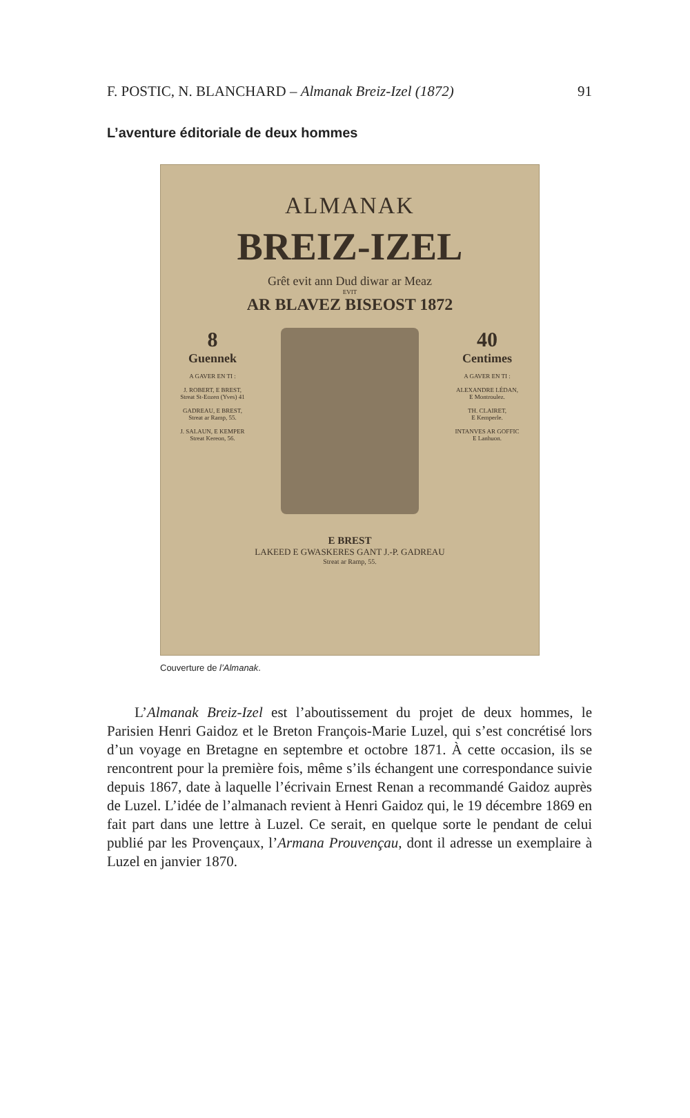F. POSTIC, N. BLANCHARD – Almanak Breiz-Izel (1872) 91
L’aventure éditoriale de deux hommes
ALMANAK
BREIZ-IZEL
Grêt evit ann Dud diwar ar Meaz
EVIT
AR BLAVEZ BISEOST 1872
8
Guennek
A GAVER EN TI :
J. ROBERT, E BREST,
Streat St-Eozen (Yves) 41
GADREAU, E BREST,
Streat ar Ramp, 55.
J. SALAUN, E KEMPER
Streat Kereon, 56.
40
Centimes
A GAVER EN TI :
ALEXANDRE LÉDAN,
E Montroulez.
TH. CLAIRET,
E Kemperle.
INTANVES AR GOFFIC
E Lanhuon.
E BREST
LAKEED E GWASKERES GANT J.-P. GADREAU
Streat ar Ramp, 55.
Couverture de l’Almanak.
L’Almanak Breiz-Izel est l’aboutissement du projet de deux hommes, le Parisien Henri Gaidoz et le Breton François-Marie Luzel, qui s’est concrétisé lors d’un voyage en Bretagne en septembre et octobre 1871. À cette occasion, ils se rencontrent pour la première fois, même s’ils échangent une correspondance suivie depuis 1867, date à laquelle l’écrivain Ernest Renan a recommandé Gaidoz auprès de Luzel. L’idée de l’almanach revient à Henri Gaidoz qui, le 19 décembre 1869 en fait part dans une lettre à Luzel. Ce serait, en quelque sorte le pendant de celui publié par les Provençaux, l’Armana Prouvençau, dont il adresse un exemplaire à Luzel en janvier 1870.